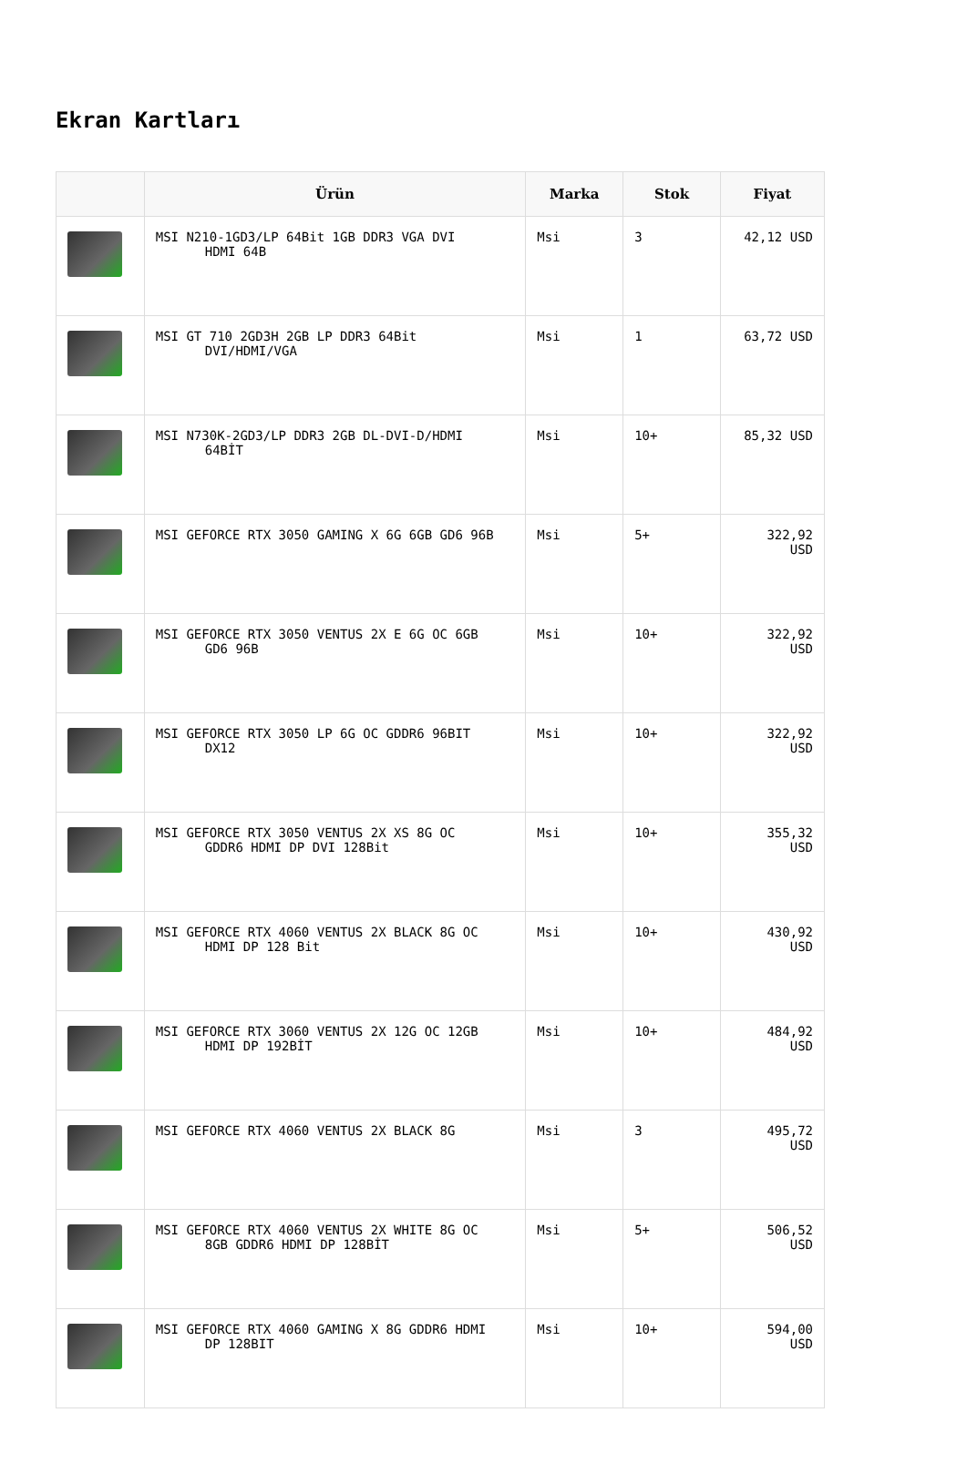Ekran Kartları
| | Ürün | Marka | Stok | Fiyat |
| --- | --- | --- | --- | --- |
| | MSI N210-1GD3/LP 64Bit 1GB DDR3 VGA DVI HDMI 64B | Msi | 3 | 42,12 USD |
| | MSI GT 710 2GD3H 2GB LP DDR3 64Bit DVI/HDMI/VGA | Msi | 1 | 63,72 USD |
| | MSI N730K-2GD3/LP DDR3 2GB DL-DVI-D/HDMI 64BİT | Msi | 10+ | 85,32 USD |
| | MSI GEFORCE RTX 3050 GAMING X 6G 6GB GD6 96B | Msi | 5+ | 322,92 USD |
| | MSI GEFORCE RTX 3050 VENTUS 2X E 6G OC 6GB GD6 96B | Msi | 10+ | 322,92 USD |
| | MSI GEFORCE RTX 3050 LP 6G OC GDDR6 96BIT DX12 | Msi | 10+ | 322,92 USD |
| | MSI GEFORCE RTX 3050 VENTUS 2X XS 8G OC GDDR6 HDMI DP DVI 128Bit | Msi | 10+ | 355,32 USD |
| | MSI GEFORCE RTX 4060 VENTUS 2X BLACK 8G OC HDMI DP 128 Bit | Msi | 10+ | 430,92 USD |
| | MSI GEFORCE RTX 3060 VENTUS 2X 12G OC 12GB HDMI DP 192BİT | Msi | 10+ | 484,92 USD |
| | MSI GEFORCE RTX 4060 VENTUS 2X BLACK 8G | Msi | 3 | 495,72 USD |
| | MSI GEFORCE RTX 4060 VENTUS 2X WHITE 8G OC 8GB GDDR6 HDMI DP 128BİT | Msi | 5+ | 506,52 USD |
| | MSI GEFORCE RTX 4060 GAMING X 8G GDDR6 HDMI DP 128BIT | Msi | 10+ | 594,00 USD |